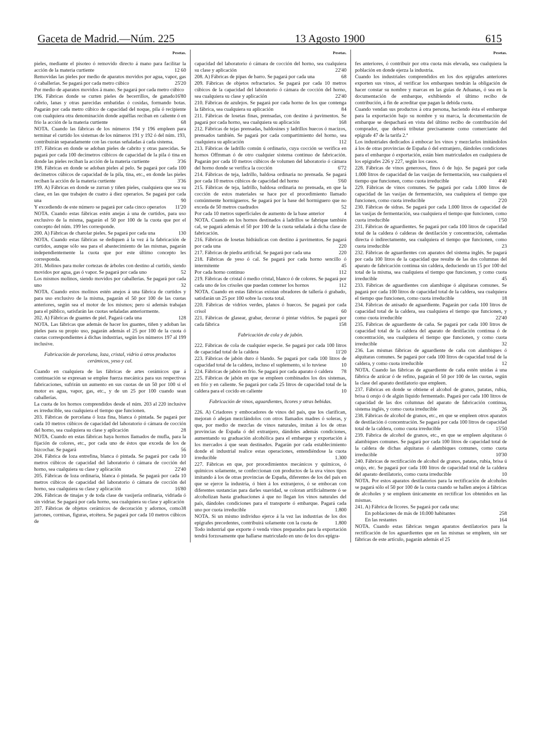Gaceta de Madrid.—Núm. 225 13 Agosto 1900 615
Pesetas.
pieles, mediante el pisoteo ó removido directo á mano para facilitar la acción de la materia curtiente 12 60
Removidas las pieles por medio de aparatos movidos por agua, vapor, gas ó caballerías. Se pagará por cada metro cúbico 25'20
Por medio de aparatos movidos á mano. Se pagará por cada metro cúbico 16'80
196. Fábricas donde se curten pieles de becerrillos, de ganado cabrío, lanas y otras parecidas embatidas ó cosidas, formando botas. Pagarán por cada metro cúbico de capacidad del noque, pila ó recipiente con cualquiera otra denominación donde aquéllas reciban en caliente ó en frío la acción de la materia curtiente 68
NOTA. Cuando las fábricas de los números 194 y 196 empleen para terminar el curtido los sistemas de los números 191 y 192 ó del núm. 193, contribuirán separadamente con las cuotas señaladas á cada sistema.
197. Fábricas en donde se adoban pieles de cabrito y otras parecidas. Se pagará por cada 100 decímetros cúbicos de capacidad de la pila ó tina en donde las pieles reciban la acción de la materia curtiente 3'36
198. Fábricas en donde se adoban pieles al pelo. Se pagará por cada 100 decímetros cúbicos de capacidad de la pila, tina, etc., en donde las pieles reciban la acción de la materia curtiente 3'36
199. A) Fábricas en donde se zurran y tiñen pieles, cualquiera que sea su clase, en las que trabajen de cuatro á diez operarios. Se pagará por cada una 90
Y excediendo de este número se pagará por cada cinco operarios 11'20
NOTA. Cuando estas fábricas estén anejas á una de curtidos, para uso exclusivo de la misma, pagarán el 50 por 100 de la cuota que por el concepto del núm. 199 les corresponde.
200. A) Fábricas de charolar pieles. Se pagará por cada una 130
NOTA. Cuando estas fábricas se dediquen á la vez á la fabricación de curtidos, aunque sólo sea para el abastecimiento de las mismas, pagarán independientemente la cuota que por este último concepto les corresponda.
201. Molinos para moler cortezas de árboles con destino al curtido, siendo movidos por agua, gas ó vapor. Se pagará por cada uno 52
Los mismos molinos, siendo movidos por caballerías. Se pagará por cada uno 32
NOTA. Cuando estos molinos estén anejos á una fábrica de curtidos y para uso exclusivo de la misma, pagarán el 50 por 100 de las cuotas anteriores, según sea el motor de los mismos; pero si además trabajan para el público, satisfarán las cuotas señaladas anteriormente.
202. A) Fábricas de guantes de piel. Pagará cada una 128
NOTA. Las fábricas que además de hacer los guantes, tiñen y adoban las pieles para su propio uso, pagarán además el 25 por 100 de la cuota ó cuotas correspondientes á dichas industrias, según los números 197 al 199 inclusive.
Fabricación de porcelana, loza, cristal, vidrio ú otros productos cerámicos, yeso y cal.
Cuando en cualquiera de las fábricas de artes cerámicos que á continuación se expresan se emplee fuerza mecánica para sus respectivas fabricaciones, sufrirán un aumento en sus cuotas de un 50 por 100 si el motor es agua, vapor, gas, etc., y de un 25 por 100 cuando sean caballerías.
La cuota de los hornos comprendidos desde el núm. 203 al 220 inclusive es irreducible, sea cualquiera el tiempo que funcionen.
203. Fábricas de porcelana ó loza fina, blanca ó pintada. Se pagará por cada 10 metros cúbicos de capacidad del laboratorio ó cámara de cocción del horno, sea cualquiera su clase y aplicación 28
NOTA. Cuando en estas fábricas haya hornos llamados de mufla, para la fijación de colores, etc., por cada uno de éstos que exceda de los de bizcochar. Se pagará 56
204. Fábrica de loza entrefina, blanca ó pintada. Se pagará por cada 10 metros cúbicos de capacidad del laboratorio ó cámara de cocción del horno, sea cualquiera su clase y aplicación 22'40
205. Fábricas de loza ordinaria, blanca ó pintada. Se pagará por cada 10 metros cúbicos de capacidad del laboratorio ó cámara de cocción del horno, sea cualquiera su clase y aplicación 16'80
206. Fábricas de tinajas y de toda clase de vasijería ordinaria, vidriada ó sin vidriar. Se pagará por cada horno, sea cualquiera su clase y aplicación 38
207. Fábricas de objetos cerámicos de decoración y adornos, como jarrones, cornisas, figuras, etcétera. Se pagará por cada 10 metros cúbicos de
Pesetas.
capacidad del laboratorio ó cámara de cocción del horno, sea cualquiera su clase y aplicación 22'40
208. A) Fábricas de pipas de barro. Se pagará por cada una 68
209. Fábricas de objetos refractarios. Se pagará por cada 10 metros cúbicos de la capacidad del laboratorio ó cámara de cocción del horno, sea cualquiera su clase y aplicación 22'40
210. Fábricas de azulejos. Se pagará por cada horno de los que contenga la fábrica, sea cualquiera su aplicación 84
211. Fábricas de losetas finas, prensadas, con destino á pavimentos. Se pagará por cada horno, sea cualquiera su aplicación 168
212. Fábricas de tejas prensadas, baldosines y ladrillos huecos ó macizos, prensados también. Se pagará por cada compartimiento del horno, sea cualquiera su aplicación 112
213. Fábricas de ladrillo común ú ordinario, cuya cocción se verifica en hornos Offmman ó de otro cualquier sistema continuo de fabricación. Pagarán por cada 10 metros cúbicos de volumen del laboratorio ó cámara del horno donde se verifica la cocción 6'72
214. Fábricas de teja, ladrillo, baldosa ordinaria no prensada. Se pagará por cada 10 metros cúbicos de capacidad del horno 5'60
215. Fábricas de teja, ladrillo, baldosa ordinaria no prensada, en que la cocción de estos materiales se hace por el procedimiento llamado comúnmente hormigueros. Se pagará por la base del hormiguero que no exceda de 50 metros cuadrados 52
Por cada 10 metros superficiales de aumento de la base anterior 4
NOTA. Cuando en los hornos destinados á ladrillos se fabrique también cal, se pagará además el 50 por 100 de la cuota señalada á dicha clase de fabricación.
216. Fábricas de losetas hidráulicas con destino á pavimentos. Se pagará por cada una 220
217. Fábricas de piedra artificial. Se pagará por cada una 220
218. Fábricas de yeso ó cal. Se pagará por cada horno sencillo ó intermitente 45
Por cada horno continuo 112
219. Fábricas de cristal ó medio cristal, blanco ó de colores. Se pagará por cada uno de los crisoles que puedan contener los hornos 112
NOTA. Cuando en estas fábricas existan obradores de tallería ó grabado, satisfarán un 25 por 100 sobre la cuota total.
220. Fábricas de vidrios verdes, planos ó huecos. Se pagará por cada crisol 60
221. Fábricas de glasear, grabar, decorar ó pintar vidrios. Se pagará por cada fábrica 158
Fabricación de cola y de jabón.
222. Fábricas de cola de cualquier especie. Se pagará por cada 100 litros de capacidad total de la caldera 11'20
223. Fábricas de jabón duro ó blando. Se pagará por cada 100 litros de capacidad total de la caldera, incluso el suplemento, si lo tuviese 10
224. Fábricas de jabón en frío. Se pagará por cada aparato ó caldera 78
225. Fábricas de jabón en que se empleen combinados los dos sistemas, en frío y en caliente. Se pagará por cada 25 litros de capacidad total de la caldera para el cocido en caliente 10
Fabricación de vinos, aguardientes, licores y otras bebidas.
226. A) Criadores y embocadores de vinos del país, que los clarifican, mejoran ó añejan mezclándolos con otros llamados madres ó soleras, y que, por medio de mezclas de vinos naturales, imitan á los de otras provincias de España ó del extranjero, dándoles además condiciones, aumentando su graduación alcohólica para el embarque y exportación á los mercados á que sean destinados. Pagarán por cada establecimiento donde el industrial realice estas operaciones, entendiéndose la cuota irreducible 1.300
227. Fábricas en que, por procedimientos mecánicos y químicos, ó químicos solamente, se confeccionan con productos de la uva vinos tipos imitando á los de otras provincias de España, diferentes de los del país en que se ejerce la industria, ó bien á los extranjeros, ó se embocan con diferentes sustancias para darles suavidad, se coloran artificialmente ó se alcoholizan hasta graduaciones á que no llegan los vinos naturales del país, dándoles condiciones para el transporte ó embarque. Pagará cada uno por cuota irreducible 1.800
NOTA. Si un mismo individuo ejerce á la vez las industrias de los dos epígrafes precedentes, contribuirá solamente con la cuota de 1.800
Todo industrial que exporte ó venda vinos preparados para la exportación tendrá forzosamente que hallarse matriculado en uno de los dos epígra-
Pesetas.
fes anteriores, ó contribuir por otra cuota más elevada, sea cualquiera la población en donde ejerza la industria.
Cuando los industriales comprendidos en los dos epígrafes anteriores exporten sus vinos, al verificar los embarques tendrán la obligación de hacer constar su nombre y marcas en las guías de Aduanas, ó sea en la documentación de embarque, exhibiendo el último recibo de contribución, á fin de acreditar que pagan la debida cuota.
Cuando vendan sus productos á otra persona, haciendo ésta el embarque para la exportación bajo su nombre y su marca, la documentación de embarque se despachará en vista del último recibo de contribución del comprador, que deberá tributar precisamente como comerciante del epígrafe 47 de la tarifa 2.ª
Los industriales dedicados á embocar los vinos y mezclarlos imitándolos á los de otras provincias de España ó del extranjero, dándoles condiciones para el embarque ó exportación, están bien matriculados en cualquiera de los epígrafes 226 y 227, según los casos.
228. Fábricas de vinos generosos, finos ó de lujo. Se pagará por cada 1.000 litros de capacidad de las vasijas de fermentación, sea cualquiera el tiempo que funcionen, como cuota irreducible 4'40
229. Fábricas de vinos comunes. Se pagará por cada 1.000 litros de capacidad de las vasijas de fermentación, sea cualquiera el tiempo que funcionen, como cuota irreducible 2'20
230. Fábricas de sidras. Se pagará por cada 1.000 litros de capacidad de las vasijas de fermentación, sea cualquiera el tiempo que funcionen, como cuota irreducible 1'50
231. Fábricas de aguardientes. Se pagará por cada 100 litros de capacidad total de la caldera ó calderas de destilación y concentración, calentadas directa ó indirectamente, sea cualquiera el tiempo que funcionen, como cuota irreducible 23
232. Fábricas de aguardientes con aparatos del sistema inglés. Se pagará por cada 100 litros de la capacidad que resulte de las dos columnas del aparato de fabricación continua sin caldera, deduciendo un 15 por 100 del total de la misma, sea cualquiera el tiempo que funcionen, y como cuota irreducible 45
233. Fábricas de aguardientes con alambique ó alquitaras comunes. Se pagará por cada 100 litros de capacidad total de la caldera, sea cualquiera el tiempo que funcionen, como cuota irreducible 18
234. Fábricas de anisado de aguardiente. Pagarán por cada 100 litros de capacidad total de la caldera, sea cualquiera el tiempo que funcionen, y como cuota irreducible 22'40
235. Fábricas de aguardiente de caña. Se pagará por cada 100 litros de capacidad total de la caldera del aparato de destilación continua ó de concentración, sea cualquiera el tiempo que funcionen, y como cuota irreducible 32
236. Las mismas fábricas de aguardiente de caña con alambiques ó alquitaras comunes. Se pagará por cada 100 litros de capacidad total de la caldera, y como cuota irreducible 12
NOTA. Cuando las fábricas de aguardiente de caña estén unidas á una fábrica de azúcar ó de refino, pagarán el 50 por 100 de las cuotas, según la clase del aparato destilatorio que empleen.
237. Fábricas en donde se obtiene el alcohol de granos, patatas, rubia, brisa ú orujo ó de algún líquido fermentado. Pagará por cada 100 litros de capacidad de las dos columnas del aparato de fabricación continua, sistema inglés, y como cuota irreducible 26
238. Fábricas de alcohol de granos, etc., en que se empleen otros aparatos de destilación ó concentración. Se pagará por cada 100 litros de capacidad total de la caldera, como cuota irreducible 15'50
239. Fábrica de alcohol de granos, etc., en que se empleen alquitaras ó alambiques comunes. Se pagará por cada 100 litros de capacidad total de la caldera de dichas alquitaras ó alambiques comunes, como cuota irreducible 10'30
240. Fábricas de rectificación de alcohol de granos, patatas, rubia, brisa ú orujo, etc. Se pagará por cada 100 litros de capacidad total de la caldera del aparato destilatorio, como cuota irreducible 10
NOTA. Por estos aparatos destilatorios para la rectificación de alcoholes se pagará sólo el 50 por 100 de la cuota cuando se hallen anejos á fábricas de alcoholes y se empleen únicamente en rectificar los obtenidos en las mismas.
241. A) Fábrica de licores. Se pagará por cada una:
En poblaciones de más de 10.000 habitantes 258
En las restantes 164
NOTA. Cuando estas fábricas tengan aparatos destilatorios para la rectificación de los aguardientes que en las mismas se empleen, sin ser fábricas de este artículo, pagarán además el 25